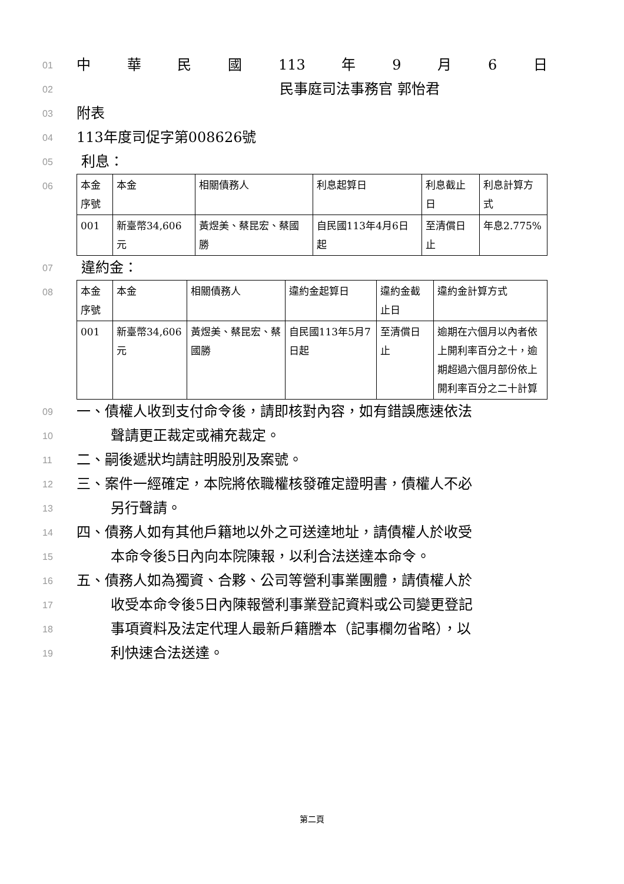01
中華民國 113 年 9 月 6 日
02
民事庭司法事務官 郭怡君
03
附表
04
113年度司促字第008626號
05
利息：
06
| 本金序號 | 本金 | 相關債務人 | 利息起算日 | 利息截止日 | 利息計算方式 |
| 001 | 新臺幣34,606元 | 黃煜美、蔡昆宏、蔡國勝 | 自民國113年4月6日起 | 至清償日止 | 年息2.775% |
07
違約金：
08
| 本金序號 | 本金 | 相關債務人 | 違約金起算日 | 違約金截止日 | 違約金計算方式 |
| 001 | 新臺幣34,606元 | 黃煜美、蔡昆宏、蔡國勝 | 自民國113年5月7日起 | 至清償日止 | 逾期在六個月以內者依上開利率百分之十，逾期超過六個月部份依上開利率百分之二十計算 |
09
一、債權人收到支付命令後，請即核對內容，如有錯誤應速依法
10
聲請更正裁定或補充裁定。
11
二、嗣後遞狀均請註明股別及案號。
12
三、案件一經確定，本院將依職權核發確定證明書，債權人不必
13
另行聲請。
14
四、債務人如有其他戶籍地以外之可送達地址，請債權人於收受
15
本命令後5日內向本院陳報，以利合法送達本命令。
16
五、債務人如為獨資、合夥、公司等營利事業團體，請債權人於
17
收受本命令後5日內陳報營利事業登記資料或公司變更登記
18
事項資料及法定代理人最新戶籍謄本（記事欄勿省略），以
19
利快速合法送達。
第二頁